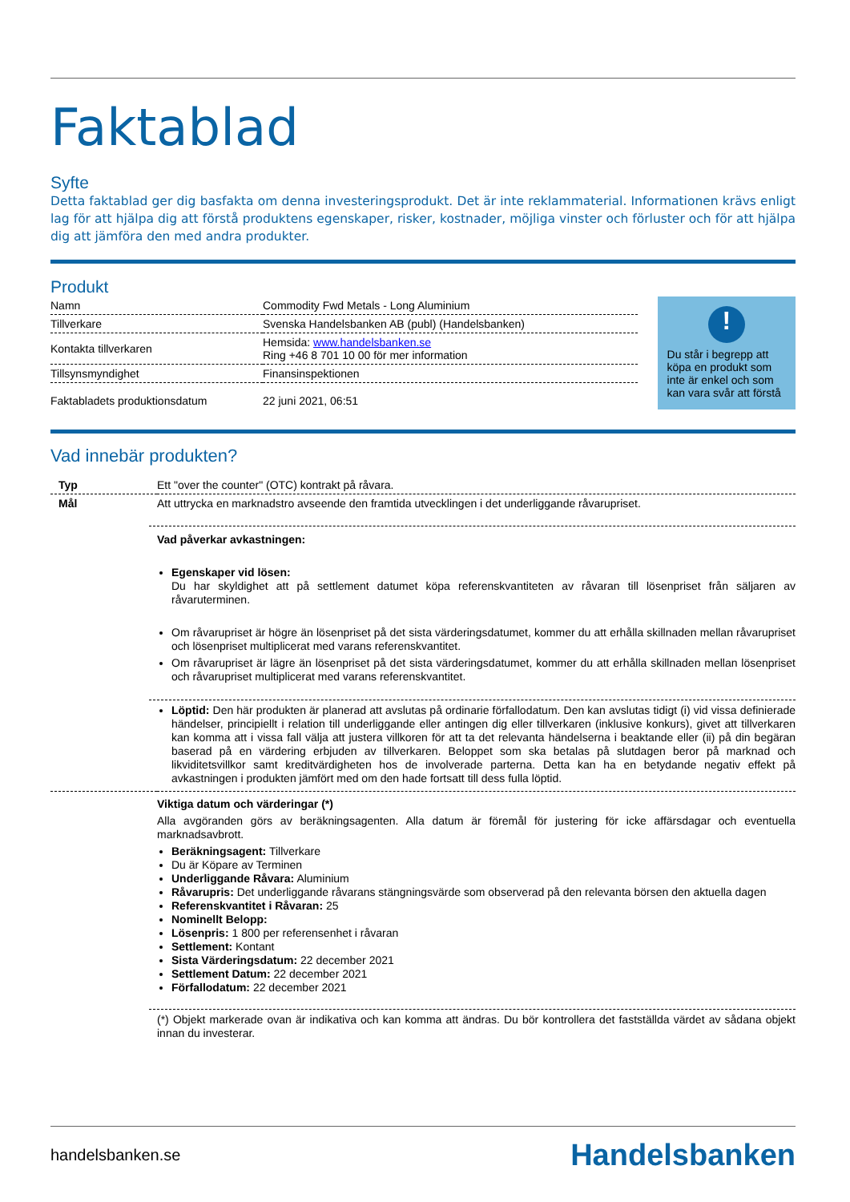Faktablad
Syfte
Detta faktablad ger dig basfakta om denna investeringsprodukt. Det är inte reklammaterial. Informationen krävs enligt lag för att hjälpa dig att förstå produktens egenskaper, risker, kostnader, möjliga vinster och förluster och för att hjälpa dig att jämföra den med andra produkter.
Produkt
| Namn | Commodity Fwd Metals - Long Aluminium |
| Tillverkare | Svenska Handelsbanken AB (publ) (Handelsbanken) |
| Kontakta tillverkaren | Hemsida: www.handelsbanken.se Ring +46 8 701 10 00 för mer information |
| Tillsynsmyndighet | Finansinspektionen |
| Faktabladets produktionsdatum | 22 juni 2021, 06:51 |
!
Du står i begrepp att köpa en produkt som inte är enkel och som kan vara svår att förstå
Vad innebär produkten?
| Typ | Ett "over the counter" (OTC) kontrakt på råvara. |
| Mål | Att uttrycka en marknadstro avseende den framtida utvecklingen i det underliggande råvarupriset. Vad påverkar avkastningen: Egenskaper vid lösen: Du har skyldighet att på settlement datumet köpa referenskvantiteten av råvaran till lösenpriset från säljaren av råvaruterminen. Om råvarupriset är högre än lösenpriset på det sista värderingsdatumet, kommer du att erhålla skillnaden mellan råvarupriset och lösenpriset multiplicerat med varans referenskvantitet. Om råvarupriset är lägre än lösenpriset på det sista värderingsdatumet, kommer du att erhålla skillnaden mellan lösenpriset och råvarupriset multiplicerat med varans referenskvantitet. Löptid: Den här produkten är planerad att avslutas på ordinarie förfallodatum. Den kan avslutas tidigt (i) vid vissa definierade händelser, principiellt i relation till underliggande eller antingen dig eller tillverkaren (inklusive konkurs), givet att tillverkaren kan komma att i vissa fall välja att justera villkoren för att ta det relevanta händelserna i beaktande eller (ii) på din begäran baserad på en värdering erbjuden av tillverkaren. Beloppet som ska betalas på slutdagen beror på marknad och likviditetsvillkor samt kreditvärdigheten hos de involverade parterna. Detta kan ha en betydande negativ effekt på avkastningen i produkten jämfört med om den hade fortsatt till dess fulla löptid. |
| | Viktiga datum och värderingar (*) Alla avgöranden görs av beräkningsagenten. Alla datum är föremål för justering för icke affärsdagar och eventuella marknadsavbrott. Beräkningsagent: Tillverkare Du är Köpare av Terminen Underliggande Råvara: Aluminium Råvarupris: Det underliggande råvarans stängningsvärde som observerad på den relevanta börsen den aktuella dagen Referenskvantitet i Råvaran: 25 Nominellt Belopp: Lösenpris: 1 800 per referensenhet i råvaran Settlement: Kontant Sista Värderingsdatum: 22 december 2021 Settlement Datum: 22 december 2021 Förfallodatum: 22 december 2021 (*) Objekt markerade ovan är indikativa och kan komma att ändras. Du bör kontrollera det fastställda värdet av sådana objekt innan du investerar. |
handelsbanken.se Handelsbanken